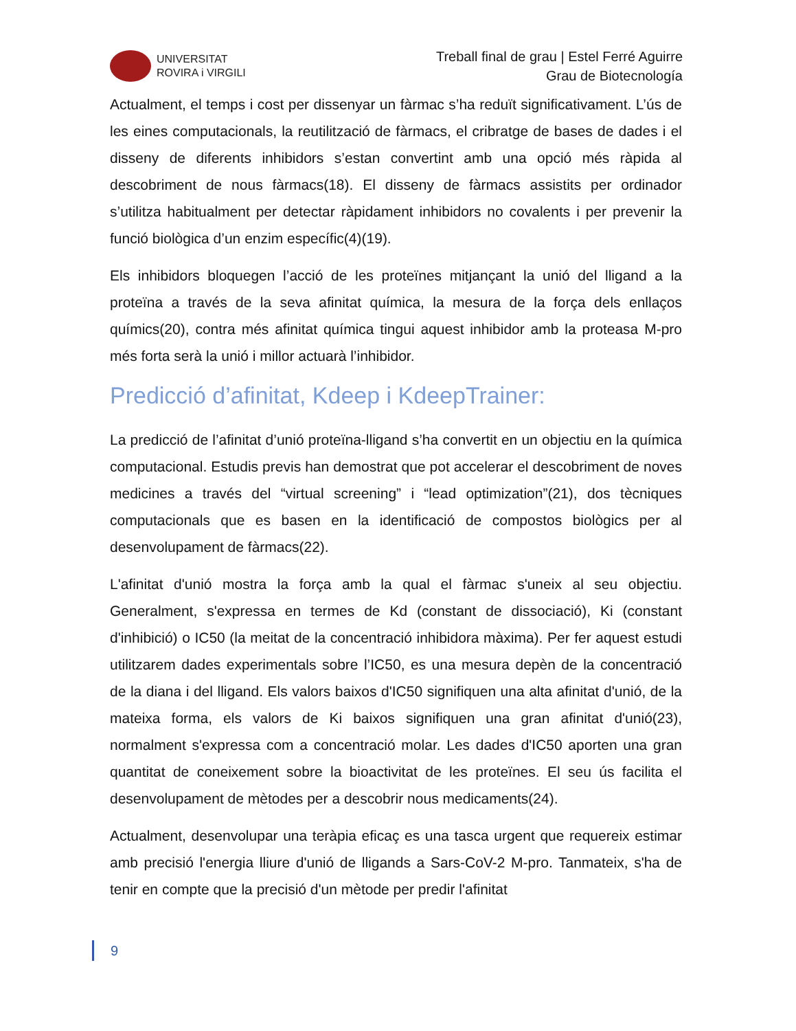UNIVERSITAT
ROVIRA i VIRGILI
Treball final de grau | Estel Ferré Aguirre
Grau de Biotecnología
Actualment, el temps i cost per dissenyar un fàrmac s’ha reduït significativament. L’ús de les eines computacionals, la reutilització de fàrmacs, el cribratge de bases de dades i el disseny de diferents inhibidors s’estan convertint amb una opció més ràpida al descobriment de nous fàrmacs(18). El disseny de fàrmacs assistits per ordinador s’utilitza habitualment per detectar ràpidament inhibidors no covalents i per prevenir la funció biològica d’un enzim específic(4)(19).
Els inhibidors bloquegen l’acció de les proteïnes mitjançant la unió del lligand a la proteïna a través de la seva afinitat química, la mesura de la força dels enllaços químics(20), contra més afinitat química tingui aquest inhibidor amb la proteasa M-pro més forta serà la unió i millor actuarà l’inhibidor.
Predicció d’afinitat, Kdeep i KdeepTrainer:
La predicció de l’afinitat d’unió proteïna-lligand s’ha convertit en un objectiu en la química computacional. Estudis previs han demostrat que pot accelerar el descobriment de noves medicines a través del “virtual screening” i “lead optimization”(21), dos tècniques computacionals que es basen en la identificació de compostos biològics per al desenvolupament de fàrmacs(22).
L'afinitat d'unió mostra la força amb la qual el fàrmac s'uneix al seu objectiu. Generalment, s'expressa en termes de Kd (constant de dissociació), Ki (constant d'inhibició) o IC50 (la meitat de la concentració inhibidora màxima). Per fer aquest estudi utilitzarem dades experimentals sobre l’IC50, es una mesura depèn de la concentració de la diana i del lligand. Els valors baixos d'IC50 signifiquen una alta afinitat d'unió, de la mateixa forma, els valors de Ki baixos signifiquen una gran afinitat d'unió(23), normalment s'expressa com a concentració molar. Les dades d'IC50 aporten una gran quantitat de coneixement sobre la bioactivitat de les proteïnes. El seu ús facilita el desenvolupament de mètodes per a descobrir nous medicaments(24).
Actualment, desenvolupar una teràpia eficaç es una tasca urgent que requereix estimar amb precisió l'energia lliure d'unió de lligands a Sars-CoV-2 M-pro. Tanmateix, s'ha de tenir en compte que la precisió d'un mètode per predir l'afinitat
9